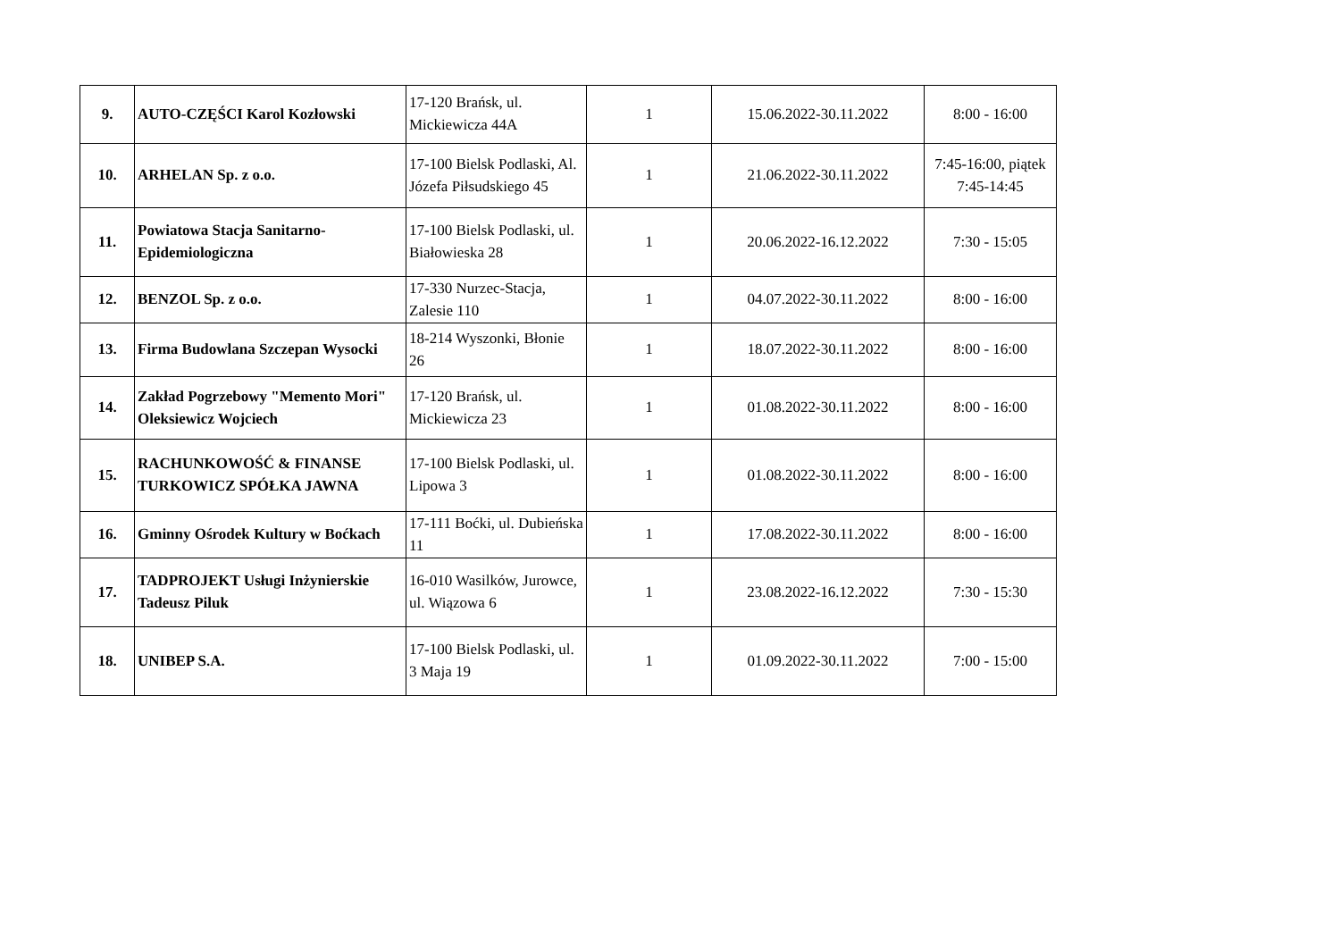| 9. | AUTO-CZĘŚCI Karol Kozłowski | 17-120 Brańsk, ul. Mickiewicza 44A | 1 | 15.06.2022-30.11.2022 | 8:00 - 16:00 |
| 10. | ARHELAN Sp. z o.o. | 17-100 Bielsk Podlaski, Al. Józefa Piłsudskiego 45 | 1 | 21.06.2022-30.11.2022 | 7:45-16:00, piątek 7:45-14:45 |
| 11. | Powiatowa Stacja Sanitarno-Epidemiologiczna | 17-100 Bielsk Podlaski, ul. Białowieska 28 | 1 | 20.06.2022-16.12.2022 | 7:30 - 15:05 |
| 12. | BENZOL Sp. z o.o. | 17-330 Nurzec-Stacja, Zalesie 110 | 1 | 04.07.2022-30.11.2022 | 8:00 - 16:00 |
| 13. | Firma Budowlana Szczepan Wysocki | 18-214 Wyszonki, Błonie 26 | 1 | 18.07.2022-30.11.2022 | 8:00 - 16:00 |
| 14. | Zakład Pogrzebowy "Memento Mori" Oleksiewicz Wojciech | 17-120 Brańsk, ul. Mickiewicza 23 | 1 | 01.08.2022-30.11.2022 | 8:00 - 16:00 |
| 15. | RACHUNKOWOŚĆ & FINANSE TURKOWICZ SPÓŁKA JAWNA | 17-100 Bielsk Podlaski, ul. Lipowa 3 | 1 | 01.08.2022-30.11.2022 | 8:00 - 16:00 |
| 16. | Gminny Ośrodek Kultury w Boćkach | 17-111 Boćki, ul. Dubieńska 11 | 1 | 17.08.2022-30.11.2022 | 8:00 - 16:00 |
| 17. | TADPROJEKT Usługi Inżynierskie Tadeusz Piluk | 16-010 Wasilków, Jurowce, ul. Wiązowa 6 | 1 | 23.08.2022-16.12.2022 | 7:30 - 15:30 |
| 18. | UNIBEP S.A. | 17-100 Bielsk Podlaski, ul. 3 Maja 19 | 1 | 01.09.2022-30.11.2022 | 7:00 - 15:00 |